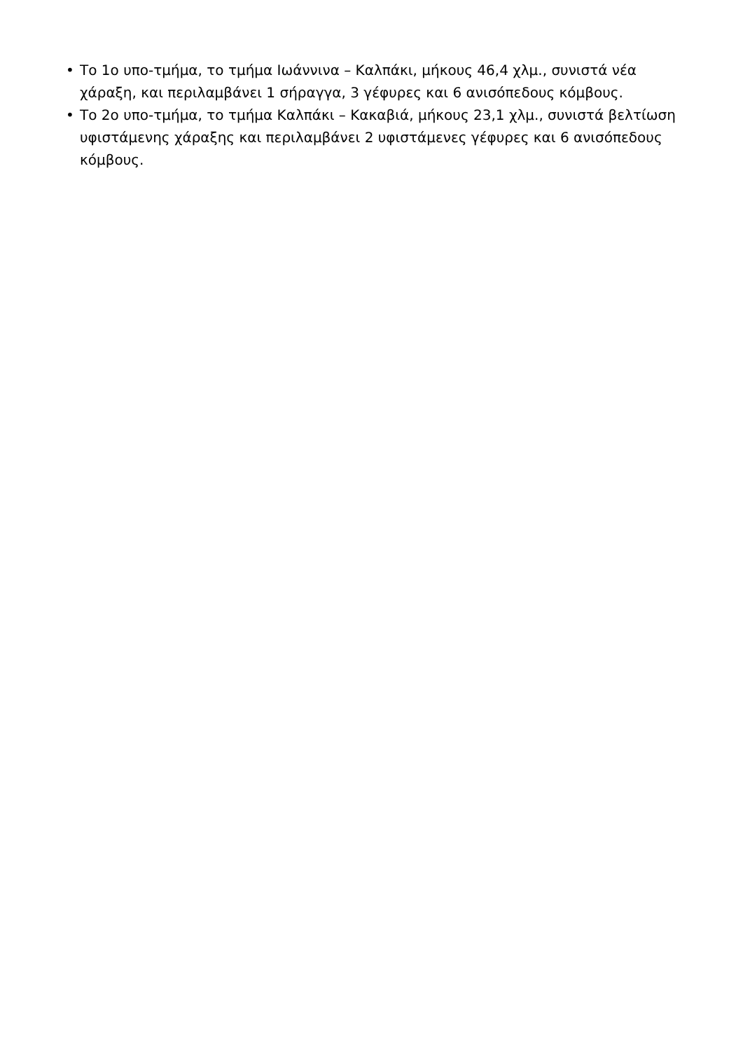• Το 1ο υπο-τμήμα, το τμήμα Ιωάννινα – Καλπάκι, μήκους 46,4 χλμ., συνιστά νέα χάραξη, και περιλαμβάνει 1 σήραγγα, 3 γέφυρες και 6 ανισόπεδους κόμβους.
• Το 2ο υπο-τμήμα, το τμήμα Καλπάκι – Κακαβιά, μήκους 23,1 χλμ., συνιστά βελτίωση υφιστάμενης χάραξης και περιλαμβάνει 2 υφιστάμενες γέφυρες και 6 ανισόπεδους κόμβους.